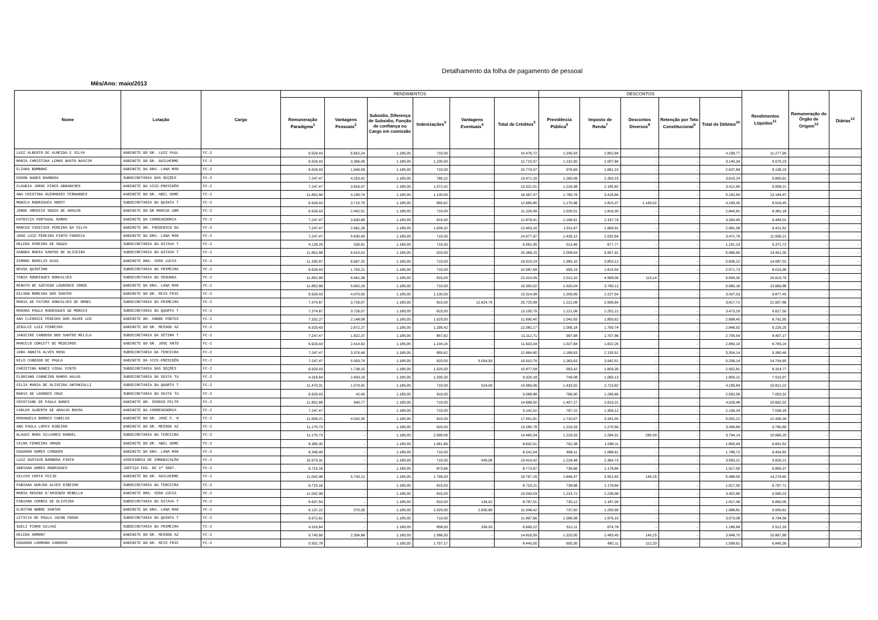Detalhamento da folha de pagamento de pessoal
Mês/Ano: maio/2013
| Nome | Lotação | Cargo | RENDIMENTOS | | | | | | DESCONTOS | | | | | Rendimentos Líquidos<sup>11</sup> | Remuneração do Órgão de Origem<sup>12</sup> | Diárias<sup>13</sup> |
| --- | --- | --- | --- | --- | --- | --- | --- | --- | --- | --- | --- | --- | --- | --- | --- | --- |
| | | | Remuneração Paradigma<sup>1</sup> | Vantagens Pessoais<sup>2</sup> | Subsidio, Diferença de Subsidio, Função de confiança ou Cargo em comissão | Indenizações<sup>3</sup> | Vantagens Eventuais<sup>4</sup> | Total de Créditos<sup>5</sup> | Previdência Pública<sup>6</sup> | Imposto de Renda<sup>7</sup> | Descontos Diversos<sup>8</sup> | Retenção por Teto Constitucional<sup>9</sup> | Total de Débitos<sup>10</sup> | | | |
| LUIZ ALBERTO DE ALMEIDA E SILVA | GABINETE DO DR. LUIZ PAUL | FC-2 | 6.929,43 | 6.652,24 | 1.185,05 | 710,00 | - | 15.476,72 | 1.345,93 | 2.852,84 | - | - | 4.198,77 | 11.277,95 | - | - |
| MARIA CHRISTINA LEMOS BASTO NASCIM | GABINETE DO DR. GUILHERME | FC-2 | 6.929,43 | 3.366,09 | 1.185,05 | 1.235,00 | - | 12.715,57 | 1.132,50 | 2.007,84 | - | - | 3.140,34 | 9.575,23 | - | - |
| ELIANA BOMBONI | GABINETE DA DRA. LANA MAR | FC-2 | 6.929,43 | 1.949,59 | 1.185,05 | 710,00 | - | 10.774,07 | 976,69 | 1.661,15 | - | - | 2.637,84 | 8.136,23 | - | - |
| EDSON NUNES BARBOSA | SUBSECRETARIA DAS SEÇÕES | FC-2 | 7.247,47 | 4.253,41 | 1.185,05 | 785,22 | - | 13.471,15 | 1.265,09 | 2.350,15 | - | - | 3.615,24 | 9.855,91 | - | - |
| CLAUDIA JORGE PIRES ABRANCHES | GABINETE DA VICE-PRESIDÊN | FC-2 | 7.247,47 | 3.816,07 | 1.185,05 | 1.072,42 | - | 13.321,01 | 1.216,98 | 2.195,82 | - | - | 3.412,80 | 9.908,21 | - | - |
| ANA CRISTINA GUIMARAES FERNANDES | GABINETE DO DR. ABEL GOME | FC-2 | 11.852,68 | 4.199,74 | 1.185,05 | 1.130,00 | - | 18.367,47 | 1.765,76 | 3.416,84 | - | - | 5.182,60 | 13.184,87 | - | - |
| MONICA RODRIGUES HORST | SUBSECRETARIA DA QUINTA T | FC-2 | 6.929,43 | 3.715,70 | 1.185,05 | 855,62 | - | 12.685,80 | 1.170,96 | 1.815,37 | 1.183,02 | - | 4.169,35 | 8.516,45 | - | - |
| JORGE AMERICO SOUZA DE ARAUJO | GABINETE DO DR MARCUS ABR | FC-2 | 6.929,43 | 2.402,51 | 1.185,05 | 710,00 | - | 11.226,99 | 1.026,51 | 1.819,30 | - | - | 2.845,81 | 8.381,18 | - | - |
| PATRICIA PORTUGAL RAMOS | GABINETE DA CORREGEDORIA | FC-2 | 7.247,47 | 3.630,89 | 1.185,05 | 815,00 | - | 12.878,41 | 1.196,61 | 2.197,79 | - | - | 3.394,40 | 9.484,01 | - | - |
| MARCUS VINICIUS PEREIRA DA SILVA | GABINETE DR. FREDERICO GU | FC-2 | 7.247,47 | 2.961,26 | 1.185,05 | 1.009,32 | - | 12.403,10 | 1.011,67 | 1.969,91 | - | - | 2.981,58 | 9.421,52 | - | - |
| JOAO LUIZ PEREIRA PINTO FONSECA | GABINETE DA DRA. LANA MAR | FC-2 | 7.247,47 | 5.835,45 | 1.185,05 | 710,00 | - | 14.977,97 | 1.439,12 | 2.032,64 | - | - | 3.471,76 | 11.506,21 | - | - |
| HELENA PEREIRA DE SOUZA | SUBSECRETARIA DA OITAVA T | FC-2 | 4.128,29 | 539,61 | 1.185,05 | 710,00 | - | 6.562,95 | 513,46 | 677,77 | - | - | 1.191,23 | 5.371,72 | - | - |
| SANDRA MARIA SANTOS DE OLIVEIRA | SUBSECRETARIA DA OITAVA T | FC-2 | 11.852,68 | 6.410,42 | 1.185,05 | 920,00 | - | 20.368,15 | 2.008,94 | 3.957,91 | - | - | 5.966,85 | 14.401,30 | - | - |
| SIMONE ROSELIS DIAS | GABINETE DRA. VERA LÚCIA | FC-2 | 11.330,87 | 6.697,32 | 1.185,05 | 710,00 | - | 19.923,24 | 1.983,10 | 3.853,12 | - | - | 5.836,22 | 14.087,02 | - | - |
| NEUSA QUINTINO | SUBSECRETARIA DA PRIMEIRA | FC-2 | 6.929,43 | 1.763,21 | 1.185,05 | 710,00 | - | 10.587,69 | 956,19 | 1.615,54 | - | - | 2.571,73 | 8.015,96 | - | - |
| TANIA RODRIGUES GONCALVES | SUBSECRETARIA DA SEGUNDA | FC-2 | 11.852,68 | 8.461,36 | 1.185,05 | 815,00 | - | 22.314,09 | 2.013,10 | 4.568,06 | 113,14 | - | 6.694,30 | 15.619,79 | - | - |
| RENATO DE AZEVEDO LOURENCO JORGE | GABINETE DA DRA. LANA MAR | FC-2 | 11.852,68 | 5.602,29 | 1.185,05 | 710,00 | - | 19.350,02 | 1.920,04 | 3.760,12 | - | - | 5.680,16 | 13.669,86 | - | - |
| GILSON MOREIRA DOS SANTOS | GABINETE DO DR. REIS FRIE | FC-2 | 6.929,43 | 4.070,50 | 1.185,05 | 1.130,00 | - | 13.314,98 | 1.209,99 | 2.227,54 | - | - | 3.437,53 | 9.877,45 | - | - |
| MARIA DE FATIMA GONCALVES DE ORNEL | SUBSECRETARIA DA PRIMEIRA | FC-2 | 7.374,67 | 3.726,07 | 1.185,05 | 815,00 | 12.624,79 | 25.725,58 | 1.221,08 | 2.596,64 | - | - | 3.817,72 | 21.907,86 | - | - |
| ROSANA PAULA RODRIGUES DE MORAIS | SUBSECRETARIA DA QUARTA T | FC-2 | 7.374,67 | 3.726,07 | 1.185,05 | 815,00 | - | 13.100,79 | 1.221,08 | 2.252,21 | - | - | 3.473,29 | 9.627,50 | - | - |
| ANA CLEONICE PEREIRA DOS ANJOS LEO | GABINETE DR. ANDRE FONTES | FC-2 | 7.332,27 | 2.148,08 | 1.185,05 | 1.025,00 | - | 11.690,40 | 1.042,83 | 1.855,62 | - | - | 2.898,45 | 8.791,95 | - | - |
| ZENILCE LUIZ FERREIRA | GABINETE DO DR. MESSOD AZ | FC-2 | 6.929,43 | 2.672,27 | 1.185,05 | 1.295,42 | - | 12.082,17 | 1.056,18 | 1.790,74 | - | - | 2.846,92 | 9.235,25 | - | - |
| JANIEIRE CARDOSO DOS SANTOS MELILA | SUBSECRETARIA DA SÉTIMA T | FC-2 | 7.247,47 | 1.822,37 | 1.185,05 | 857,82 | - | 11.112,71 | 997,68 | 1.707,86 | - | - | 2.705,54 | 8.407,17 | - | - |
| MARCELO CORLETT DE MEDEIROS | GABINETE DO DR. JOSE ANTO | FC-2 | 6.929,43 | 2.414,62 | 1.185,05 | 1.104,24 | - | 11.633,34 | 1.027,84 | 1.822,26 | - | - | 2.850,10 | 8.783,24 | - | - |
| JARA ANNITA ALVES ROSA | SUBSECRETARIA DA TERCEIRA | FC-2 | 7.247,47 | 3.376,46 | 1.185,05 | 855,62 | - | 12.664,60 | 1.168,63 | 2.135,51 | - | - | 3.304,14 | 9.360,46 | - | - |
| NILO CANDIDO DE PAULA | GABINETE DA VICE-PRESIDÊN | FC-2 | 7.247,47 | 5.503,74 | 1.185,05 | 920,00 | 5.054,53 | 19.910,79 | 1.263,63 | 3.942,51 | - | - | 5.206,14 | 14.704,65 | - | - |
| CHRISTINA NUNES VIDAL PINTO | SUBSECRETARIA DAS SEÇÕES | FC-2 | 6.929,43 | 1.738,10 | 1.185,05 | 1.025,00 | - | 10.877,58 | 953,42 | 1.609,39 | - | - | 2.562,81 | 8.314,77 | - | - |
| FLORIANO CARNEIRO RAMOS HALAS | SUBSECRETARIA DA SEXTA TU | FC-2 | 4.316,64 | 2.493,19 | 1.185,05 | 1.330,30 | - | 9.325,18 | 749,08 | 1.060,13 | - | - | 1.809,21 | 7.515,97 | - | - |
| CELIA MARIA DE OLIVEIRA ANTONIOLLI | SUBSECRETARIA DA QUARTA T | FC-2 | 11.470,01 | 1.079,91 | 1.185,05 | 710,00 | 524,09 | 14.969,06 | 1.433,02 | 2.723,82 | - | - | 4.156,84 | 10.812,22 | - | - |
| MARIA DE LOURDES CRUZ | SUBSECRETARIA DA SEXTA TU | FC-2 | 6.929,43 | 42,40 | 1.185,05 | 910,00 | - | 9.066,88 | 766,90 | 1.296,66 | - | - | 2.063,56 | 7.003,32 | - | - |
| CRISTIANE DE PAULA NUNES | GABINETE DR. SERGIO FELTR | FC-2 | 11.852,68 | 940,77 | 1.185,05 | 710,00 | - | 14.688,50 | 1.407,27 | 2.619,21 | - | - | 4.026,48 | 10.662,02 | - | - |
| CARLOS ALBERTO DE ARAUJO ROCHA | GABINETE DA CORREGEDORIA | FC-2 | 7.247,47 | - | 1.185,05 | 710,00 | - | 9.142,52 | 797,22 | 1.309,12 | - | - | 2.106,34 | 7.036,18 | - | - |
| ROSANGELA BORGES CANELAS | GABINETE DO DR. JOSE F. N | FC-2 | 11.509,21 | 4.042,35 | 1.185,05 | 815,00 | - | 17.551,61 | 1.710,67 | 3.341,55 | - | - | 5.052,22 | 12.499,39 | - | - |
| ANA PAULA LOPES RIBEIRO | GABINETE DO DR. MESSOD AZ | FC-2 | 11.175,73 | - | 1.185,05 | 920,00 | - | 13.280,78 | 1.229,33 | 2.270,56 | - | - | 3.499,89 | 9.780,89 | - | - |
| GLAUCE MARA SILVARES RANGEL | SUBSECRETARIA DA TERCEIRA | FC-2 | 11.175,73 | - | 1.185,05 | 2.099,56 | - | 14.460,34 | 1.229,33 | 2.284,31 | 280,50 | - | 3.794,14 | 10.666,20 | - | - |
| VILMA FERREIRA AMADO | GABINETE DO DR. ABEL GOME | FC-2 | 6.385,30 | - | 1.185,05 | 1.061,66 | - | 8.632,01 | 702,38 | 1.098,11 | - | - | 1.800,49 | 6.831,52 | - | - |
| EDUARDO GOMES CARDOSO | GABINETE DA DRA. LANA MAR | FC-2 | 6.346,49 | - | 1.185,05 | 710,00 | - | 8.241,54 | 698,11 | 1.088,61 | - | - | 1.786,72 | 6.454,82 | - | - |
| LUIZ GUSTAVO BARBOSA PINTO | ASSESSORIA DE COMUNICAÇÃO | FC-2 | 10.979,31 | - | 1.185,05 | 710,00 | 545,06 | 13.419,42 | 1.228,48 | 2.364,73 | - | - | 3.593,21 | 9.826,21 | - | - |
| ADRIANA GOMES RODRIGUES | JUSTIÇA FED. DE 1ª INST. | FC-2 | 6.715,16 | - | 1.185,05 | 873,66 | - | 8.773,87 | 738,66 | 1.178,84 | - | - | 1.917,50 | 6.856,37 | - | - |
| SILVIO COSTA FEIJO | GABINETE DO DR. GUILHERME | FC-2 | 11.042,98 | 5.743,12 | 1.185,05 | 1.796,00 | - | 19.767,15 | 1.846,47 | 3.501,83 | 140,25 | - | 5.488,55 | 14.278,60 | - | - |
| FABIANA GURJAO ALVES RIBEIRO | SUBSECRETARIA DA TERCEIRA | FC-2 | 6.715,16 | - | 1.185,05 | 815,00 | - | 8.715,21 | 738,66 | 1.178,84 | - | - | 1.917,50 | 6.797,71 | - | - |
| MARIA REGINA D'ARIENZO REBELLO | GABINETE DRA. VERA LÚCIA | FC-2 | 11.042,98 | - | 1.185,05 | 815,00 | - | 13.043,03 | 1.214,72 | 2.238,08 | - | - | 3.452,80 | 9.590,23 | - | - |
| FABIANO CORREA DE OLIVEIRA | SUBSECRETARIA DA OITAVA T | FC-2 | 6.637,54 | - | 1.185,05 | 810,00 | 134,92 | 8.767,51 | 730,12 | 1.187,34 | - | - | 1.917,46 | 6.850,05 | - | - |
| ELMITON NOBRE SANTOS | GABINETE DA DRA. LANA MAR | FC-2 | 6.137,22 | 570,30 | 1.185,05 | 1.025,00 | 2.630,85 | 11.548,42 | 737,82 | 1.250,99 | - | - | 1.988,81 | 9.559,61 | - | - |
| LETICIA DE PAULA JACOB FRAGA | SUBSECRETARIA DA QUINTA T | FC-2 | 9.972,61 | - | 1.185,05 | 710,00 | - | 11.867,66 | 1.096,98 | 1.976,10 | - | - | 3.073,08 | 8.794,58 | - | - |
| SUELI PINHO GILVAZ | SUBSECRETARIA DA PRIMEIRA | FC-2 | 4.316,64 | - | 1.185,05 | 858,50 | 339,03 | 6.699,22 | 512,11 | 674,78 | - | - | 1.186,89 | 5.512,33 | - | - |
| HELENA ARMONY | GABINETE DO DR. MESSOD AZ | FC-2 | 9.740,66 | 2.304,88 | 1.185,05 | 1.586,00 | - | 14.816,59 | 1.325,00 | 2.483,45 | 140,25 | - | 3.948,70 | 10.867,89 | - | - |
| EDUARDO LOHMANN CARDOSO | GABINETE DO DR. REIS FRIE | FC-2 | 5.502,78 | - | 1.185,05 | 1.757,17 | - | 8.445,00 | 605,30 | 882,11 | 112,20 | - | 1.599,61 | 6.845,39 | - | - |